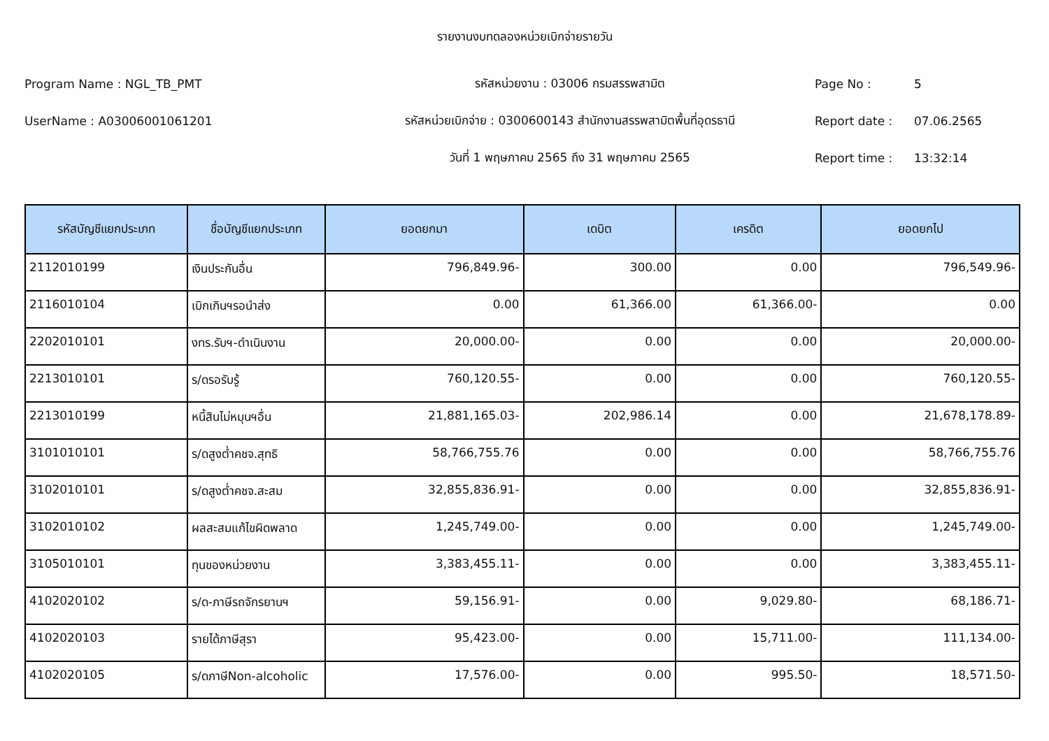รายงานงบทดลองหน่วยเบิกจ่ายรายวัน
Program Name : NGL_TB_PMT รหัสหน่วยงาน : 03006 กรมสรรพสามิต Page No : 5
UserName : A03006001061201
รหัสหน่วยเบิกจ่าย : 0300600143 สำนักงานสรรพสามิตพื้นที่อุดรธานี
Report date : 07.06.2565
วันที่ 1 พฤษภาคม 2565 ถึง 31 พฤษภาคม 2565 Report time : 13:32:14
| รหัสบัญชีแยกประเภท | ชื่อบัญชีแยกประเภท | ยอดยกมา | เดบิต | เครดิต | ยอดยกไป |
| --- | --- | --- | --- | --- | --- |
| 2112010199 | เงินประกันอื่น | 796,849.96- | 300.00 | 0.00 | 796,549.96- |
| 2116010104 | เบิกเกินฯรอนำส่ง | 0.00 | 61,366.00 | 61,366.00- | 0.00 |
| 2202010101 | งทร.รับฯ-ดำเนินงาน | 20,000.00- | 0.00 | 0.00 | 20,000.00- |
| 2213010101 | ร/ดรอรับรู้ | 760,120.55- | 0.00 | 0.00 | 760,120.55- |
| 2213010199 | หนี้สินไม่หมุนฯอื่น | 21,881,165.03- | 202,986.14 | 0.00 | 21,678,178.89- |
| 3101010101 | ร/ดสูงต่ำคชจ.สุทธิ | 58,766,755.76 | 0.00 | 0.00 | 58,766,755.76 |
| 3102010101 | ร/ดสูงต่ำคชจ.สะสม | 32,855,836.91- | 0.00 | 0.00 | 32,855,836.91- |
| 3102010102 | ผลสะสมแก้ไขผิดพลาด | 1,245,749.00- | 0.00 | 0.00 | 1,245,749.00- |
| 3105010101 | ทุนของหน่วยงาน | 3,383,455.11- | 0.00 | 0.00 | 3,383,455.11- |
| 4102020102 | ร/ด-ภาษีรถจักรยานฯ | 59,156.91- | 0.00 | 9,029.80- | 68,186.71- |
| 4102020103 | รายได้ภาษีสุรา | 95,423.00- | 0.00 | 15,711.00- | 111,134.00- |
| 4102020105 | ร/ดภาษีNon-alcoholic | 17,576.00- | 0.00 | 995.50- | 18,571.50- |